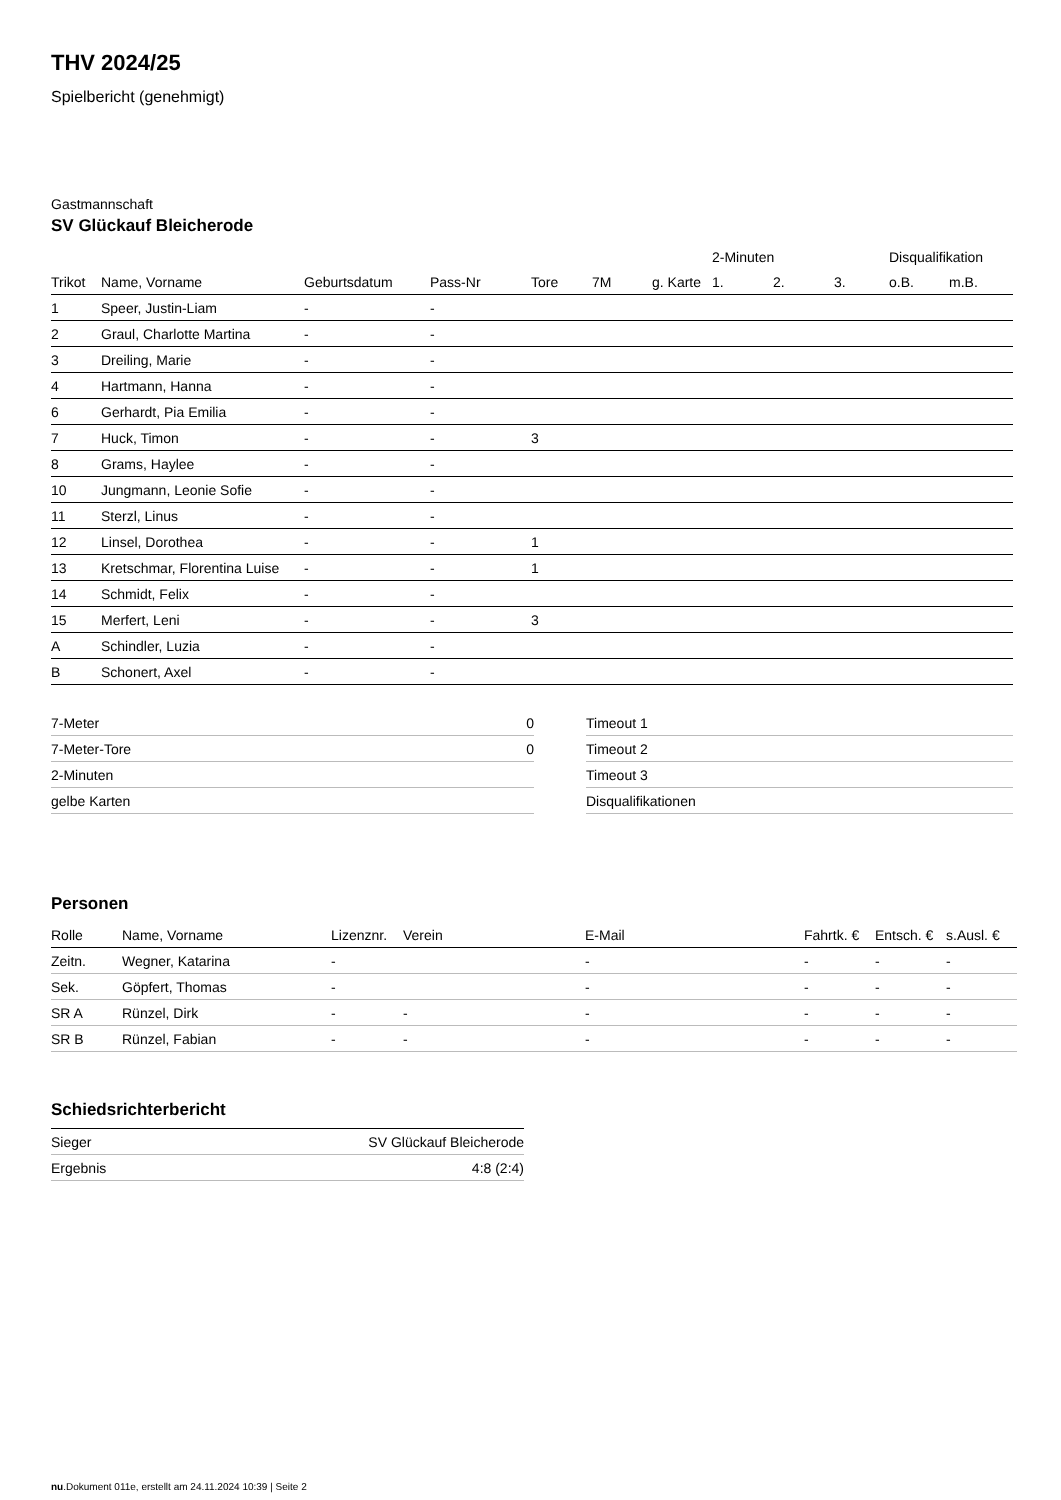THV 2024/25
Spielbericht (genehmigt)
Gastmannschaft
SV Glückauf Bleicherode
| | | | | | | | 2-Minuten | | | Disqualifikation | |
| --- | --- | --- | --- | --- | --- | --- | --- | --- | --- | --- | --- |
| Trikot | Name, Vorname | Geburtsdatum | Pass-Nr | Tore | 7M | g. Karte | 1. | 2. | 3. | o.B. | m.B. |
| 1 | Speer, Justin-Liam | - | - | | | | | | | | |
| 2 | Graul, Charlotte Martina | - | - | | | | | | | | |
| 3 | Dreiling, Marie | - | - | | | | | | | | |
| 4 | Hartmann, Hanna | - | - | | | | | | | | |
| 6 | Gerhardt, Pia Emilia | - | - | | | | | | | | |
| 7 | Huck, Timon | - | - | 3 | | | | | | | |
| 8 | Grams, Haylee | - | - | | | | | | | | |
| 10 | Jungmann, Leonie Sofie | - | - | | | | | | | | |
| 11 | Sterzl, Linus | - | - | | | | | | | | |
| 12 | Linsel, Dorothea | - | - | 1 | | | | | | | |
| 13 | Kretschmar, Florentina Luise | - | - | 1 | | | | | | | |
| 14 | Schmidt, Felix | - | - | | | | | | | | |
| 15 | Merfert, Leni | - | - | 3 | | | | | | | |
| A | Schindler, Luzia | - | - | | | | | | | | |
| B | Schonert, Axel | - | - | | | | | | | | |
| 7-Meter | 0 |
| 7-Meter-Tore | 0 |
| 2-Minuten | |
| gelbe Karten | |
| Timeout 1 |
| Timeout 2 |
| Timeout 3 |
| Disqualifikationen |
Personen
| Rolle | Name, Vorname | Lizenznr. | Verein | E-Mail | Fahrtk. € | Entsch. € | s.Ausl. € |
| --- | --- | --- | --- | --- | --- | --- | --- |
| Zeitn. | Wegner, Katarina | - | | - | - | - | - |
| Sek. | Göpfert, Thomas | - | | - | - | - | - |
| SR A | Rünzel, Dirk | - | - | - | - | - | - |
| SR B | Rünzel, Fabian | - | - | - | - | - | - |
Schiedsrichterbericht
| Sieger | SV Glückauf Bleicherode |
| Ergebnis | 4:8 (2:4) |
nu.Dokument 011e, erstellt am 24.11.2024 10:39 | Seite 2